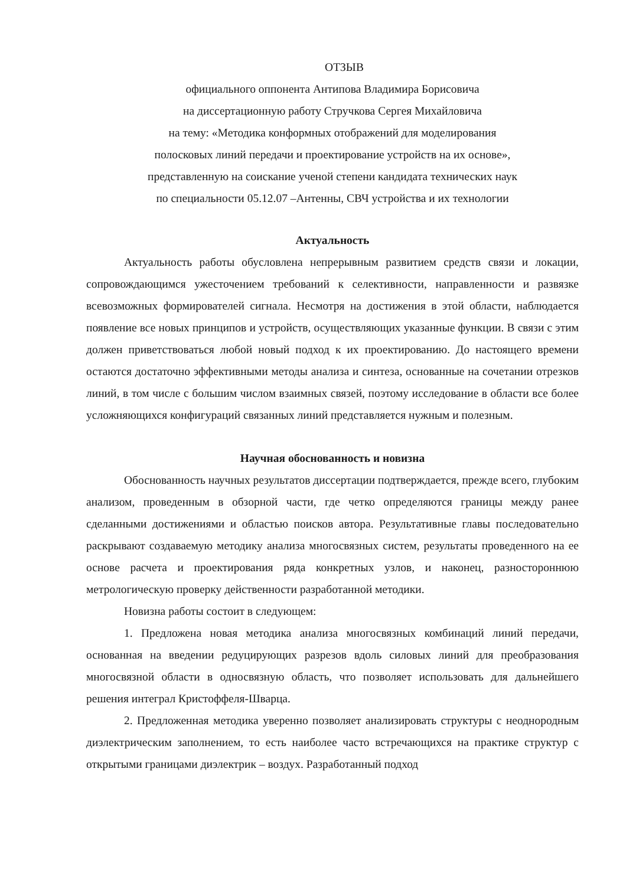ОТЗЫВ
официального оппонента Антипова Владимира Борисовича
на диссертационную работу Стручкова Сергея Михайловича
на тему: «Методика конформных отображений для моделирования
полосковых линий передачи и проектирование устройств на их основе»,
представленную на соискание ученой степени кандидата технических наук
по специальности 05.12.07 –Антенны, СВЧ устройства и их технологии
Актуальность
Актуальность работы обусловлена непрерывным развитием средств связи и локации, сопровождающимся ужесточением требований к селективности, направленности и развязке всевозможных формирователей сигнала. Несмотря на достижения в этой области, наблюдается появление все новых принципов и устройств, осуществляющих указанные функции. В связи с этим должен приветствоваться любой новый подход к их проектированию. До настоящего времени остаются достаточно эффективными методы анализа и синтеза, основанные на сочетании отрезков линий, в том числе с большим числом взаимных связей, поэтому исследование в области все более усложняющихся конфигураций связанных линий представляется нужным и полезным.
Научная обоснованность и новизна
Обоснованность научных результатов диссертации подтверждается, прежде всего, глубоким анализом, проведенным в обзорной части, где четко определяются границы между ранее сделанными достижениями и областью поисков автора. Результативные главы последовательно раскрывают создаваемую методику анализа многосвязных систем, результаты проведенного на ее основе расчета и проектирования ряда конкретных узлов, и наконец, разностороннюю метрологическую проверку действенности разработанной методики.
Новизна работы состоит в следующем:
1. Предложена новая методика анализа многосвязных комбинаций линий передачи, основанная на введении редуцирующих разрезов вдоль силовых линий для преобразования многосвязной области в односвязную область, что позволяет использовать для дальнейшего решения интеграл Кристоффеля-Шварца.
2. Предложенная методика уверенно позволяет анализировать структуры с неоднородным диэлектрическим заполнением, то есть наиболее часто встречающихся на практике структур с открытыми границами диэлектрик – воздух. Разработанный подход